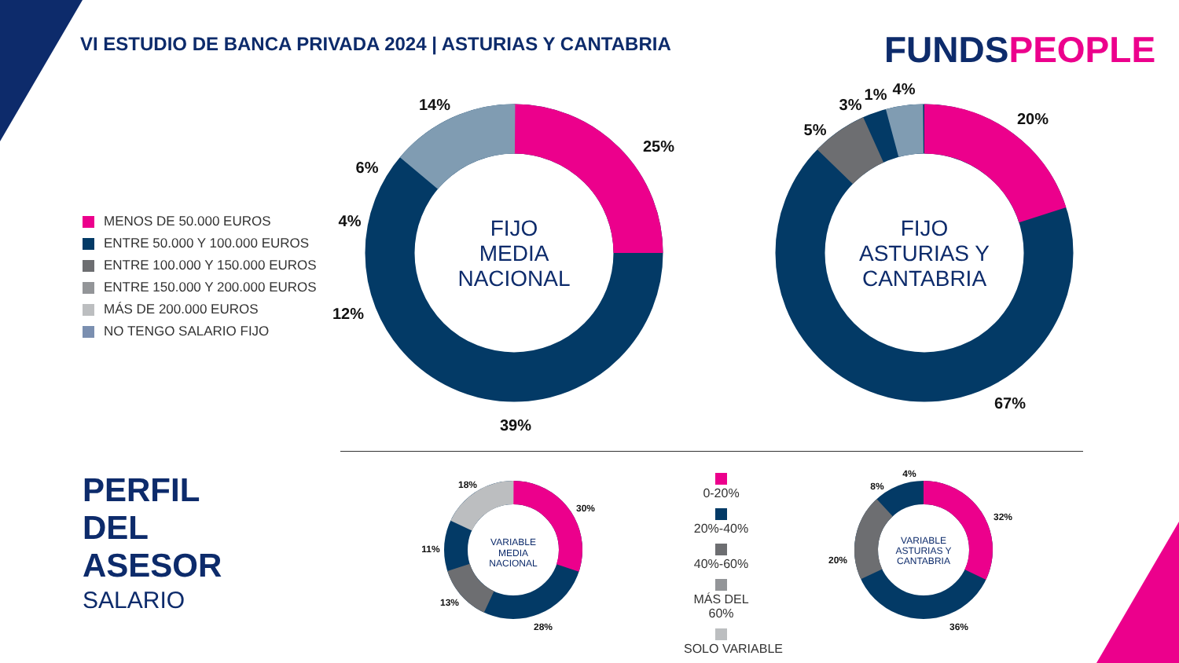VI ESTUDIO DE BANCA PRIVADA 2024 | ASTURIAS Y CANTABRIA
FUNDSPEOPLE
MENOS DE 50.000 EUROS
ENTRE 50.000 Y 100.000 EUROS
ENTRE 100.000 Y 150.000 EUROS
ENTRE 150.000 Y 200.000 EUROS
MÁS DE 200.000 EUROS
NO TENGO SALARIO FIJO
FIJO
MEDIA
NACIONAL
FIJO
ASTURIAS Y
CANTABRIA
VARIABLE
MEDIA
NACIONAL
VARIABLE
ASTURIAS Y
CANTABRIA
14%
25%
6%
4%
12%
39%
4%
1%
3%
5%
20%
67%
18%
30%
11%
13%
28%
4%
8%
32%
20%
36%
0-20%
20%-40%
40%-60%
MÁS DEL 60%
SOLO VARIABLE
PERFIL
DEL
ASESOR
SALARIO